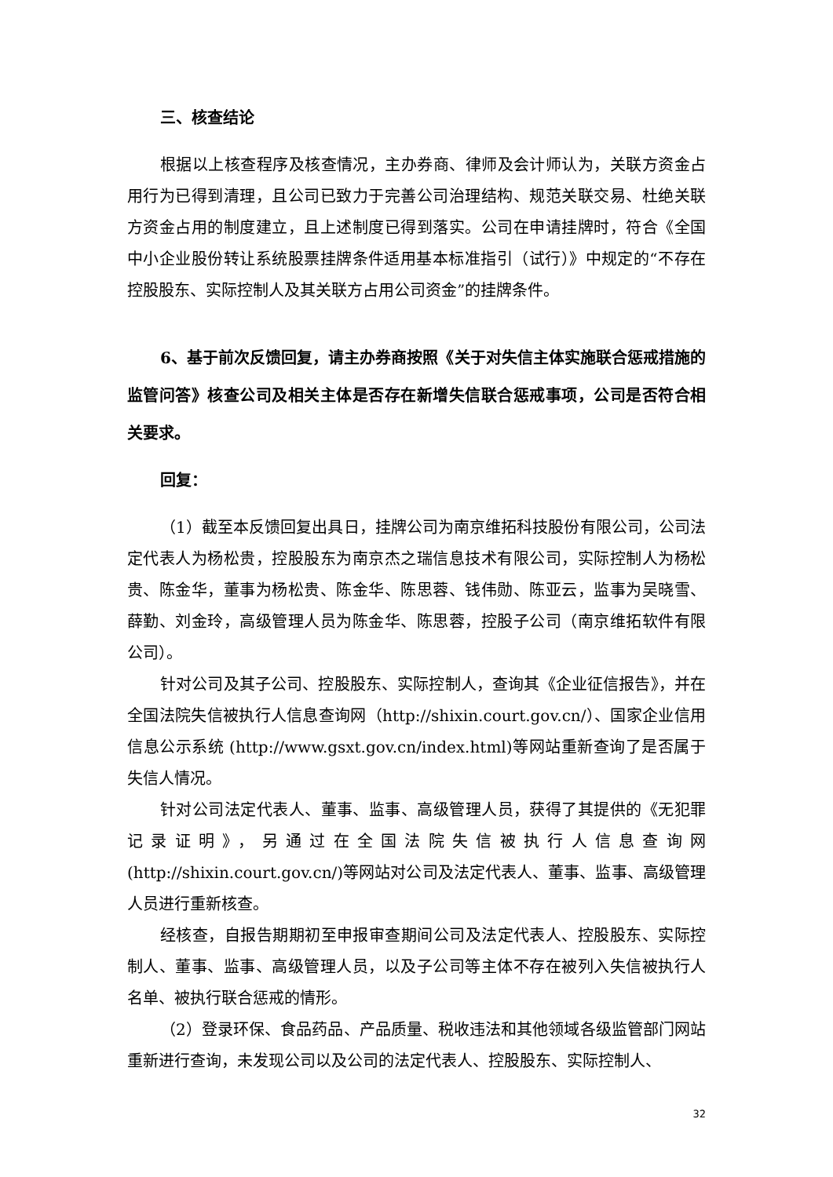三、核查结论
根据以上核查程序及核查情况，主办券商、律师及会计师认为，关联方资金占用行为已得到清理，且公司已致力于完善公司治理结构、规范关联交易、杜绝关联方资金占用的制度建立，且上述制度已得到落实。公司在申请挂牌时，符合《全国中小企业股份转让系统股票挂牌条件适用基本标准指引（试行）》中规定的“不存在控股股东、实际控制人及其关联方占用公司资金”的挂牌条件。
6、基于前次反馈回复，请主办券商按照《关于对失信主体实施联合惩戒措施的监管问答》核查公司及相关主体是否存在新增失信联合惩戒事项，公司是否符合相关要求。
回复：
（1）截至本反馈回复出具日，挂牌公司为南京维拓科技股份有限公司，公司法定代表人为杨松贵，控股股东为南京杰之瑞信息技术有限公司，实际控制人为杨松贵、陈金华，董事为杨松贵、陈金华、陈思蓉、钱伟勋、陈亚云，监事为吴晓雪、薛勤、刘金玲，高级管理人员为陈金华、陈思蓉，控股子公司（南京维拓软件有限公司）。
针对公司及其子公司、控股股东、实际控制人，查询其《企业征信报告》，并在全国法院失信被执行人信息查询网（http://shixin.court.gov.cn/）、国家企业信用信息公示系统 (http://www.gsxt.gov.cn/index.html)等网站重新查询了是否属于失信人情况。
针对公司法定代表人、董事、监事、高级管理人员，获得了其提供的《无犯罪记录证明》，另通过在全国法院失信被执行人信息查询网 (http://shixin.court.gov.cn/)等网站对公司及法定代表人、董事、监事、高级管理人员进行重新核查。
经核查，自报告期期初至申报审查期间公司及法定代表人、控股股东、实际控制人、董事、监事、高级管理人员，以及子公司等主体不存在被列入失信被执行人名单、被执行联合惩戒的情形。
（2）登录环保、食品药品、产品质量、税收违法和其他领域各级监管部门网站重新进行查询，未发现公司以及公司的法定代表人、控股股东、实际控制人、
32